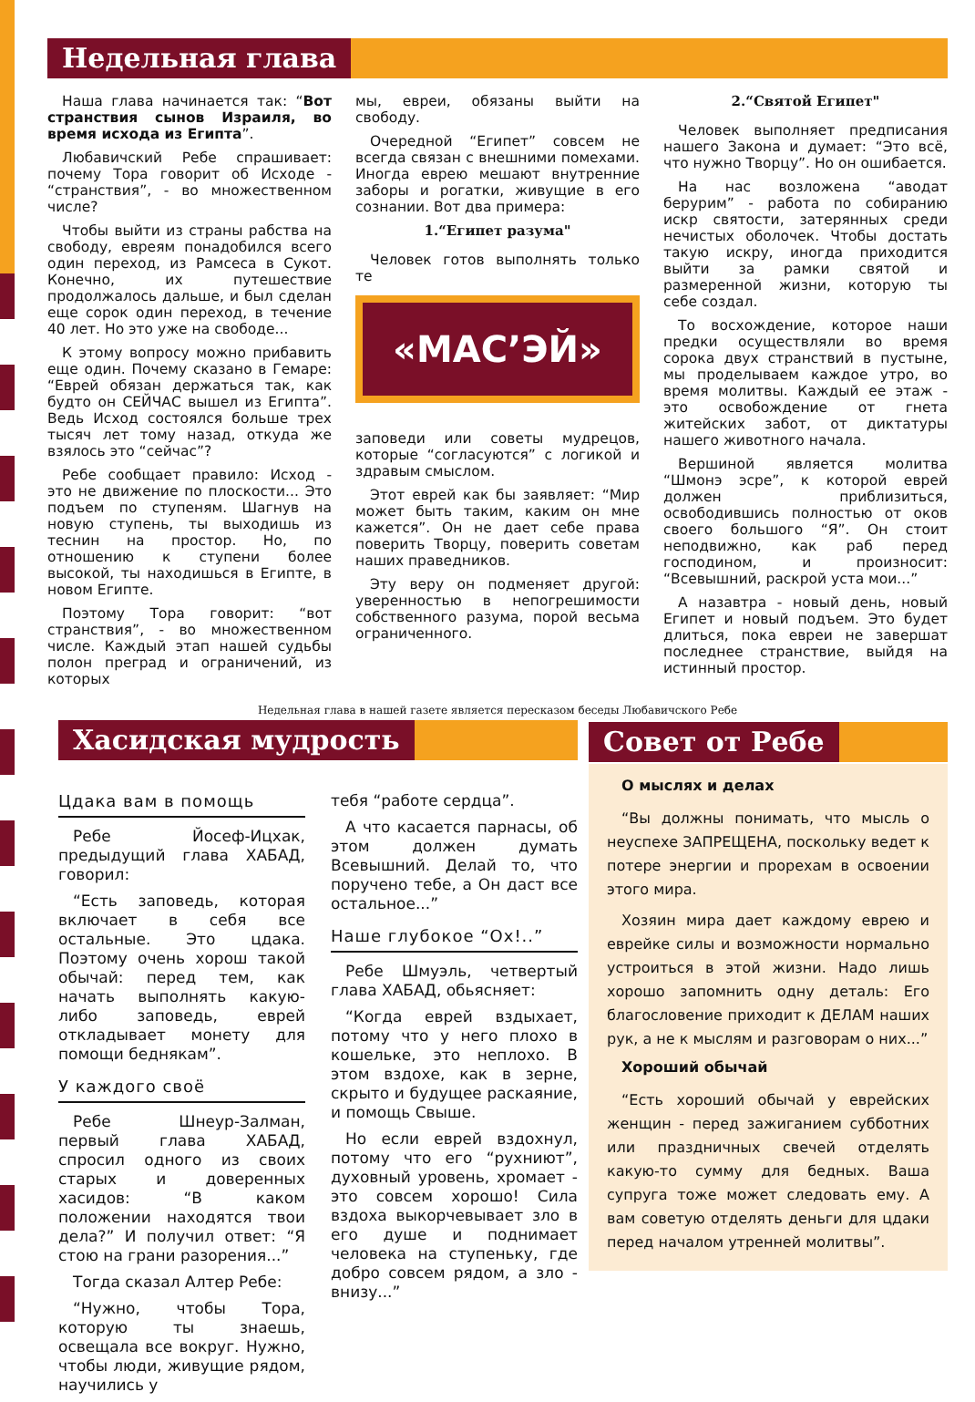Недельная глава
Наша глава начинается так: “Вот странствия сынов Израиля, во время исхода из Египта”.
Любавичский Ребе спрашивает: почему Тора говорит об Исходе - “странствия”, - во множественном числе?
Чтобы выйти из страны рабства на свободу, евреям понадобился всего один переход, из Рамсеса в Сукот. Конечно, их путешествие продолжалось дальше, и был сделан еще сорок один переход, в течение 40 лет. Но это уже на свободе...
К этому вопросу можно прибавить еще один. Почему сказано в Гемаре: “Еврей обязан держаться так, как будто он СЕЙЧАС вышел из Египта”. Ведь Исход состоялся больше трех тысяч лет тому назад, откуда же взялось это “сейчас”?
Ребе сообщает правило: Исход - это не движение по плоскости... Это подъем по ступеням. Шагнув на новую ступень, ты выходишь из теснин на простор. Но, по отношению к ступени более высокой, ты находишься в Египте, в новом Египте.
Поэтому Тора говорит: “вот странствия”, - во множественном числе. Каждый этап нашей судьбы полон преград и ограничений, из которых
мы, евреи, обязаны выйти на свободу.
Очередной “Египет” совсем не всегда связан с внешними помехами. Иногда еврею мешают внутренние заборы и рогатки, живущие в его сознании. Вот два примера:
1.“Египет разума"
Человек готов выполнять только те
«МАС’ЭЙ»
заповеди или советы мудрецов, которые “согласуются” с логикой и здравым смыслом.
Этот еврей как бы заявляет: “Мир может быть таким, каким он мне кажется”. Он не дает себе права поверить Творцу, поверить советам наших праведников.
Эту веру он подменяет другой: уверенностью в непогрешимости собственного разума, порой весьма ограниченного.
2.“Святой Египет"
Человек выполняет предписания нашего Закона и думает: “Это всё, что нужно Творцу”. Но он ошибается.
На нас возложена “аводат берурим” - работа по собиранию искр святости, затерянных среди нечистых оболочек. Чтобы достать такую искру, иногда приходится выйти за рамки святой и размеренной жизни, которую ты себе создал.
То восхождение, которое наши предки осуществляли во время сорока двух странствий в пустыне, мы проделываем каждое утро, во время молитвы. Каждый ее этаж - это освобождение от гнета житейских забот, от диктатуры нашего животного начала.
Вершиной является молитва “Шмонэ эсре”, к которой еврей должен приблизиться, освободившись полностью от оков своего большого “Я”. Он стоит неподвижно, как раб перед господином, и произносит: “Всевышний, раскрой уста мои...”
А назавтра - новый день, новый Египет и новый подъем. Это будет длиться, пока евреи не завершат последнее странствие, выйдя на истинный простор.
Недельная глава в нашей газете является пересказом беседы Любавичского Ребе
Хасидская мудрость
Цдака вам в помощь
Ребе Йосеф-Ицхак, предыдущий глава ХАБАД, говорил:
“Есть заповедь, которая включает в себя все остальные. Это цдака. Поэтому очень хорош такой обычай: перед тем, как начать выполнять какую-либо заповедь, еврей откладывает монету для помощи беднякам”.
У каждого своё
Ребе Шнеур-Залман, первый глава ХАБАД, спросил одного из своих старых и доверенных хасидов: “В каком положении находятся твои дела?” И получил ответ: “Я стою на грани разорения...”
Тогда сказал Алтер Ребе:
“Нужно, чтобы Тора, которую ты знаешь, освещала все вокруг. Нужно, чтобы люди, живущие рядом, научились у
тебя “работе сердца”.
А что касается парнасы, об этом должен думать Всевышний. Делай то, что поручено тебе, а Он даст все остальное...”
Наше глубокое “Ох!..”
Ребе Шмуэль, четвертый глава ХАБАД, обьясняет:
“Когда еврей вздыхает, потому что у него плохо в кошельке, это неплохо. В этом вздохе, как в зерне, скрыто и будущее раскаяние, и помощь Свыше.
Но если еврей вздохнул, потому что его “рухниют”, духовный уровень, хромает - это совсем хорошо! Сила вздоха выкорчевывает зло в его душе и поднимает человека на ступеньку, где добро совсем рядом, а зло - внизу...”
Совет от Ребе
О мыслях и делах
“Вы должны понимать, что мысль о неуспехе ЗАПРЕЩЕНА, поскольку ведет к потере энергии и прорехам в освоении этого мира.
Хозяин мира дает каждому еврею и еврейке силы и возможности нормально устроиться в этой жизни. Надо лишь хорошо запомнить одну деталь: Его благословение приходит к ДЕЛАМ наших рук, а не к мыслям и разговорам о них...”
Хороший обычай
“Есть хороший обычай у еврейских женщин - перед зажиганием субботних или праздничных свечей отделять какую-то сумму для бедных. Ваша супруга тоже может следовать ему. А вам советую отделять деньги для цдаки перед началом утренней молитвы”.